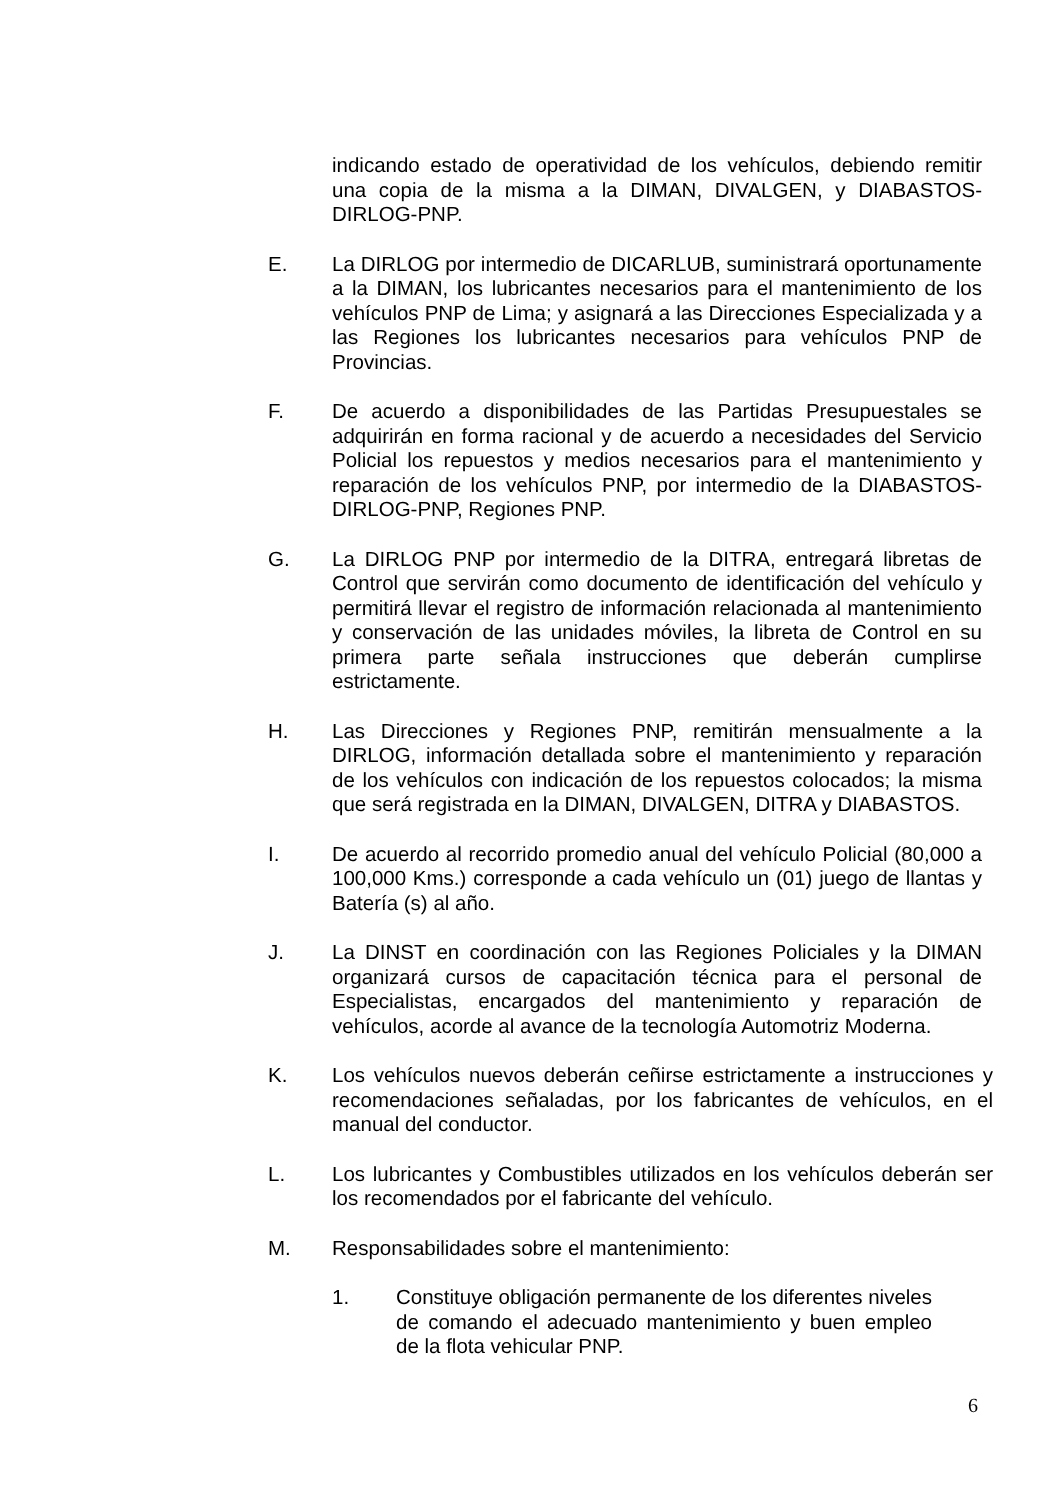indicando estado de operatividad de los vehículos, debiendo remitir una copia de la misma a la DIMAN, DIVALGEN, y DIABASTOS-DIRLOG-PNP.
E. La DIRLOG por intermedio de DICARLUB, suministrará oportunamente a la DIMAN, los lubricantes necesarios para el mantenimiento de los vehículos PNP de Lima; y asignará a las Direcciones Especializada y a las Regiones los lubricantes necesarios para vehículos PNP de Provincias.
F. De acuerdo a disponibilidades de las Partidas Presupuestales se adquirirán en forma racional y de acuerdo a necesidades del Servicio Policial los repuestos y medios necesarios para el mantenimiento y reparación de los vehículos PNP, por intermedio de la DIABASTOS-DIRLOG-PNP, Regiones PNP.
G. La DIRLOG PNP por intermedio de la DITRA, entregará libretas de Control que servirán como documento de identificación del vehículo y permitirá llevar el registro de información relacionada al mantenimiento y conservación de las unidades móviles, la libreta de Control en su primera parte señala instrucciones que deberán cumplirse estrictamente.
H. Las Direcciones y Regiones PNP, remitirán mensualmente a la DIRLOG, información detallada sobre el mantenimiento y reparación de los vehículos con indicación de los repuestos colocados; la misma que será registrada en la DIMAN, DIVALGEN, DITRA y DIABASTOS.
I. De acuerdo al recorrido promedio anual del vehículo Policial (80,000 a 100,000 Kms.) corresponde a cada vehículo un (01) juego de llantas y Batería (s) al año.
J. La DINST en coordinación con las Regiones Policiales y la DIMAN organizará cursos de capacitación técnica para el personal de Especialistas, encargados del mantenimiento y reparación de vehículos, acorde al avance de la tecnología Automotriz Moderna.
K. Los vehículos nuevos deberán ceñirse estrictamente a instrucciones y recomendaciones señaladas, por los fabricantes de vehículos, en el manual del conductor.
L. Los lubricantes y Combustibles utilizados en los vehículos deberán ser los recomendados por el fabricante del vehículo.
M. Responsabilidades sobre el mantenimiento:
1. Constituye obligación permanente de los diferentes niveles de comando el adecuado mantenimiento y buen empleo de la flota vehicular PNP.
6